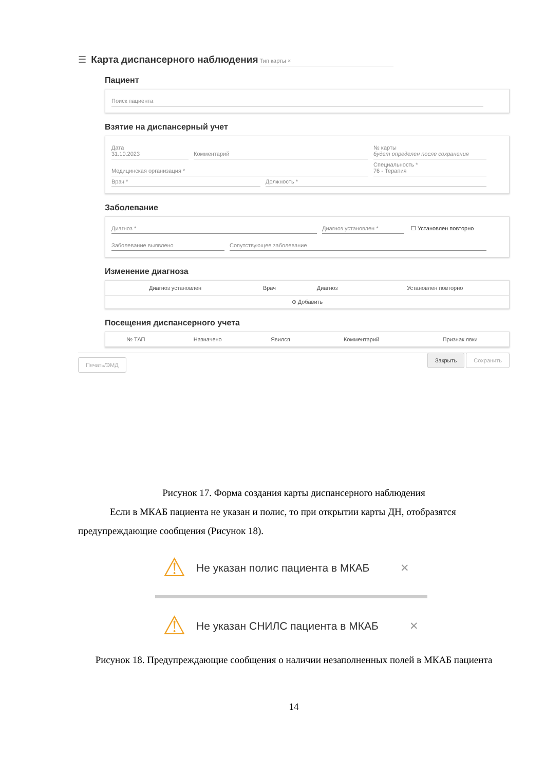☰
Карта диспансерного наблюдения
Тип карты ×
Пациент
Поиск пациента
Взятие на диспансерный учет
Дата
31.10.2023 Комментарий № карты
будет определен после сохранения
Медицинская организация * Специальность *
76 - Терапия
Врач * Должность *
Заболевание
Диагноз * Диагноз установлен * ☐ Установлен повторно
Заболевание выявлено Сопутствующее заболевание
Изменение диагноза
| Диагноз установлен | Врач | Диагноз | Установлен повторно |
| --- | --- | --- | --- |
| ⊕ Добавить | | | |
Посещения диспансерного учета
| № ТАП | Назначено | Явился | Комментарий | Признак явки |
| --- | --- | --- | --- | --- |
Печать/ЭМД Закрыть Сохранить
Рисунок 17. Форма создания карты диспансерного наблюдения
Если в МКАБ пациента не указан и полис, то при открытии карты ДН, отобразятся предупреждающие сообщения (Рисунок 18).
⚠ Не указан полис пациента в МКАБ ✕
⚠ Не указан СНИЛС пациента в МКАБ ✕
Рисунок 18. Предупреждающие сообщения о наличии незаполненных полей в МКАБ пациента
14